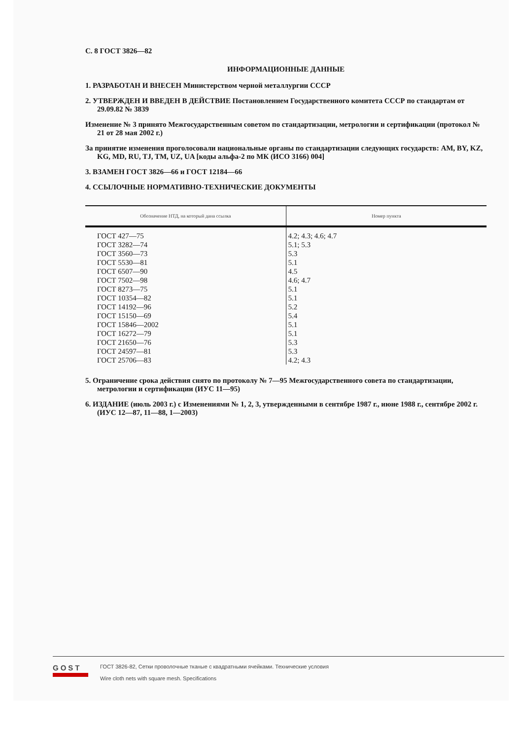С. 8 ГОСТ 3826—82
ИНФОРМАЦИОННЫЕ ДАННЫЕ
1. РАЗРАБОТАН И ВНЕСЕН Министерством черной металлургии СССР
2. УТВЕРЖДЕН И ВВЕДЕН В ДЕЙСТВИЕ Постановлением Государственного комитета СССР по стандартам от 29.09.82 № 3839
Изменение № 3 принято Межгосударственным советом по стандартизации, метрологии и сертификации (протокол № 21 от 28 мая 2002 г.)
За принятие изменения проголосовали национальные органы по стандартизации следующих государств: AM, BY, KZ, KG, MD, RU, TJ, TM, UZ, UA [коды альфа-2 по МК (ИСО 3166) 004]
3. ВЗАМЕН ГОСТ 3826—66 и ГОСТ 12184—66
4. ССЫЛОЧНЫЕ НОРМАТИВНО-ТЕХНИЧЕСКИЕ ДОКУМЕНТЫ
| Обозначение НТД, на который дана ссылка | Номер пункта |
| --- | --- |
| ГОСТ 427—75 | 4.2; 4.3; 4.6; 4.7 |
| ГОСТ 3282—74 | 5.1; 5.3 |
| ГОСТ 3560—73 | 5.3 |
| ГОСТ 5530—81 | 5.1 |
| ГОСТ 6507—90 | 4.5 |
| ГОСТ 7502—98 | 4.6; 4.7 |
| ГОСТ 8273—75 | 5.1 |
| ГОСТ 10354—82 | 5.1 |
| ГОСТ 14192—96 | 5.2 |
| ГОСТ 15150—69 | 5.4 |
| ГОСТ 15846—2002 | 5.1 |
| ГОСТ 16272—79 | 5.1 |
| ГОСТ 21650—76 | 5.3 |
| ГОСТ 24597—81 | 5.3 |
| ГОСТ 25706—83 | 4.2; 4.3 |
5. Ограничение срока действия снято по протоколу № 7—95 Межгосударственного совета по стандартизации, метрологии и сертификации (ИУС 11—95)
6. ИЗДАНИЕ (июль 2003 г.) с Изменениями № 1, 2, 3, утвержденными в сентябре 1987 г., июне 1988 г., сентябре 2002 г. (ИУС 12—87, 11—88, 1—2003)
GOST
ГОСТ 3826-82, Сетки проволочные тканые с квадратными ячейками. Технические условия
Wire cloth nets with square mesh. Specifications